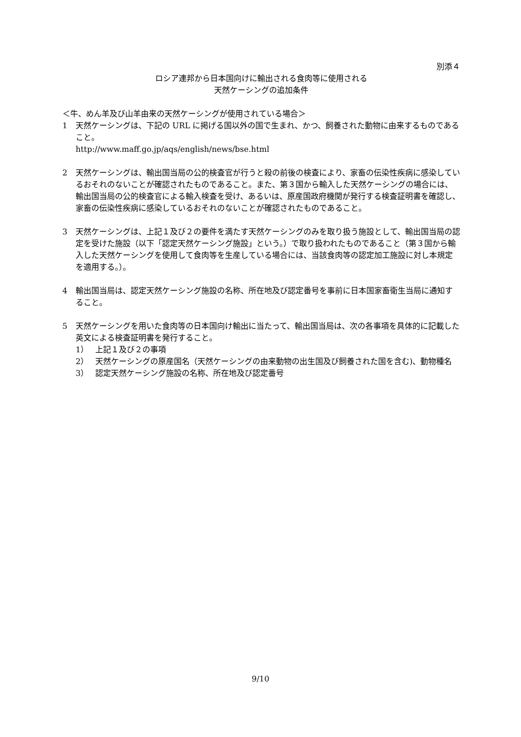別添４
ロシア連邦から日本国向けに輸出される食肉等に使用される
天然ケーシングの追加条件
＜牛、めん羊及び山羊由来の天然ケーシングが使用されている場合＞
1 天然ケーシングは、下記の URL に掲げる国以外の国で生まれ、かつ、飼養された動物に由来するものであること。
http://www.maff.go.jp/aqs/english/news/bse.html
2 天然ケーシングは、輸出国当局の公的検査官が行うと殺の前後の検査により、家畜の伝染性疾病に感染しているおそれのないことが確認されたものであること。また、第３国から輸入した天然ケーシングの場合には、輸出国当局の公的検査官による輸入検査を受け、あるいは、原産国政府機関が発行する検査証明書を確認し、家畜の伝染性疾病に感染しているおそれのないことが確認されたものであること。
3 天然ケーシングは、上記１及び２の要件を満たす天然ケーシングのみを取り扱う施設として、輸出国当局の認定を受けた施設（以下「認定天然ケーシング施設」という。）で取り扱われたものであること（第３国から輸入した天然ケーシングを使用して食肉等を生産している場合には、当該食肉等の認定加工施設に対し本規定を適用する。）。
4 輸出国当局は、認定天然ケーシング施設の名称、所在地及び認定番号を事前に日本国家畜衛生当局に通知すること。
5 天然ケーシングを用いた食肉等の日本国向け輸出に当たって、輸出国当局は、次の各事項を具体的に記載した英文による検査証明書を発行すること。
1） 上記１及び２の事項
2） 天然ケーシングの原産国名（天然ケーシングの由来動物の出生国及び飼養された国を含む)、動物種名
3） 認定天然ケーシング施設の名称、所在地及び認定番号
9/10